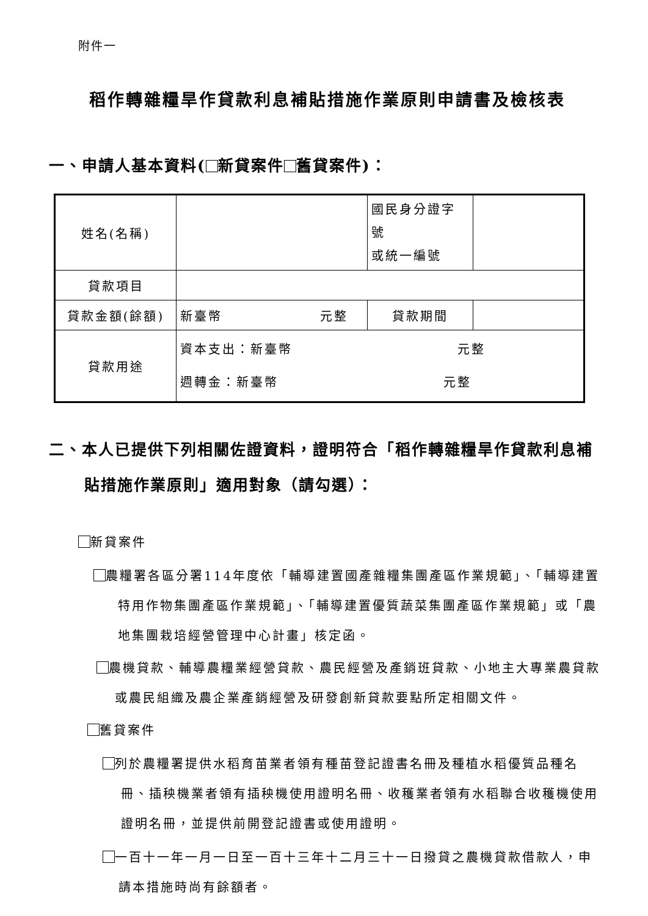附件一
稻作轉雜糧旱作貸款利息補貼措施作業原則申請書及檢核表
一、申請人基本資料( 新貸案件 舊貸案件)：
| 姓名(名稱) | | 國民身分證字號 或統一編號 | |
| 貸款項目 | | | |
| 貸款金額(餘額) | 新臺幣 元整 | 貸款期間 | |
| 貸款用途 | 資本支出：新臺幣 元整 週轉金：新臺幣 元整 | | |
二、本人已提供下列相關佐證資料，證明符合「稻作轉雜糧旱作貸款利息補貼措施作業原則」適用對象（請勾選）：
新貸案件
農糧署各區分署114年度依「輔導建置國產雜糧集團產區作業規範」、「輔導建置特用作物集團產區作業規範」、「輔導建置優質蔬菜集團產區作業規範」或「農地集團栽培經營管理中心計畫」核定函。
農機貸款、輔導農糧業經營貸款、農民經營及產銷班貸款、小地主大專業農貸款或農民組織及農企業產銷經營及研發創新貸款要點所定相關文件。
舊貸案件
列於農糧署提供水稻育苗業者領有種苗登記證書名冊及種植水稻優質品種名冊、插秧機業者領有插秧機使用證明名冊、收穫業者領有水稻聯合收穫機使用證明名冊，並提供前開登記證書或使用證明。
一百十一年一月一日至一百十三年十二月三十一日撥貸之農機貸款借款人，申請本措施時尚有餘額者。